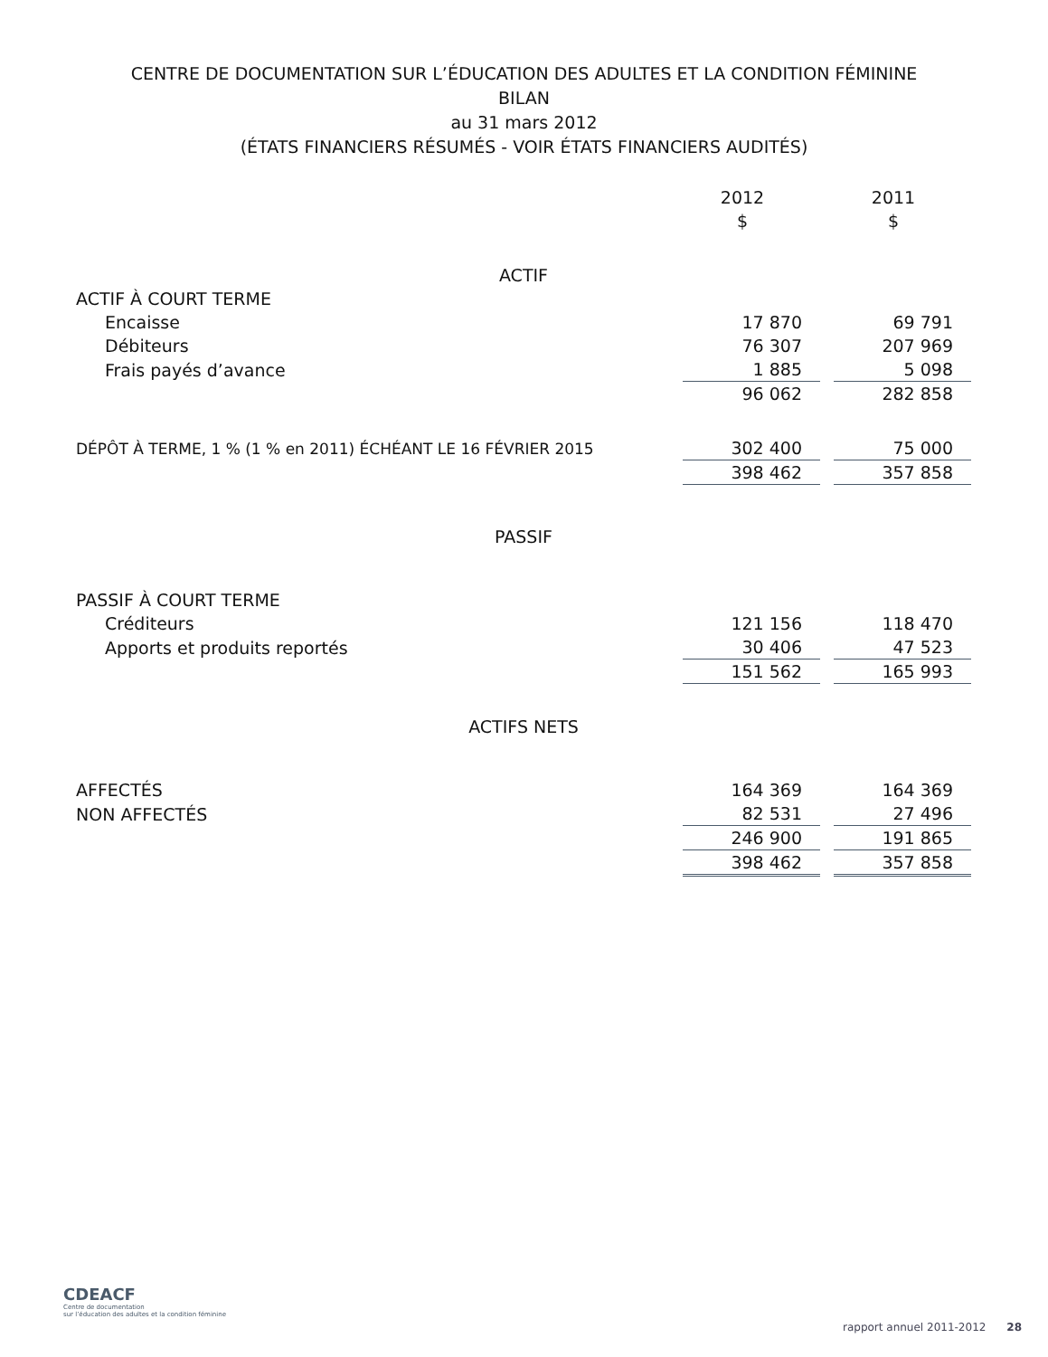CENTRE DE DOCUMENTATION SUR L’ÉDUCATION DES ADULTES ET LA CONDITION FÉMININE
BILAN
au 31 mars 2012
(ÉTATS FINANCIERS RÉSUMÉS - VOIR ÉTATS FINANCIERS AUDITÉS)
| | 2012 | | 2011 |
| | $ | | $ |
| ACTIF | | | |
| ACTIF À COURT TERME | | | |
| Encaisse | 17 870 | | 69 791 |
| Débiteurs | 76 307 | | 207 969 |
| Frais payés d’avance | 1 885 | | 5 098 |
| | 96 062 | | 282 858 |
| DÉPÔT À TERME, 1 % (1 % en 2011) ÉCHÉANT LE 16 FÉVRIER 2015 | 302 400 | | 75 000 |
| | 398 462 | | 357 858 |
| PASSIF | | | |
| PASSIF À COURT TERME | | | |
| Créditeurs | 121 156 | | 118 470 |
| Apports et produits reportés | 30 406 | | 47 523 |
| | 151 562 | | 165 993 |
| ACTIFS NETS | | | |
| AFFECTÉS | 164 369 | | 164 369 |
| NON AFFECTÉS | 82 531 | | 27 496 |
| | 246 900 | | 191 865 |
| | 398 462 | | 357 858 |
CDEACF
Centre de documentation
sur l’éducation des adultes et la condition féminine
rapport annuel 2011-2012 28